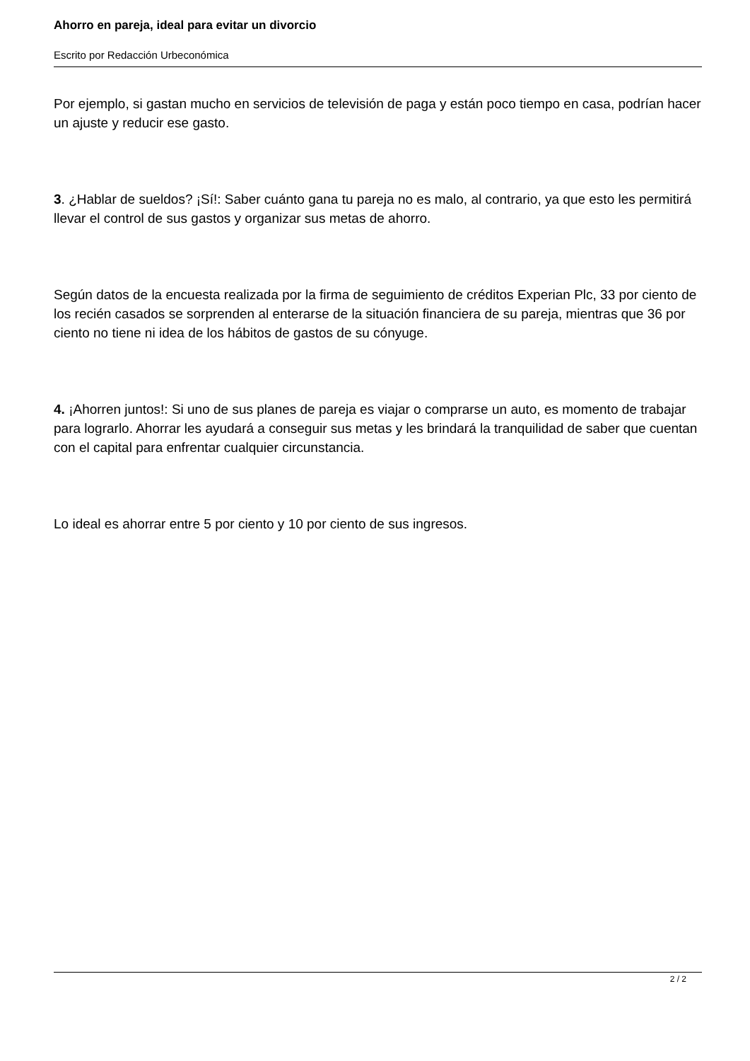Ahorro en pareja, ideal para evitar un divorcio
Escrito por Redacción Urbeconómica
Por ejemplo, si gastan mucho en servicios de televisión de paga y están poco tiempo en casa, podrían hacer un ajuste y reducir ese gasto.
3. ¿Hablar de sueldos? ¡Sí!: Saber cuánto gana tu pareja no es malo, al contrario, ya que esto les permitirá llevar el control de sus gastos y organizar sus metas de ahorro.
Según datos de la encuesta realizada por la firma de seguimiento de créditos Experian Plc, 33 por ciento de los recién casados se sorprenden al enterarse de la situación financiera de su pareja, mientras que 36 por ciento no tiene ni idea de los hábitos de gastos de su cónyuge.
4. ¡Ahorren juntos!: Si uno de sus planes de pareja es viajar o comprarse un auto, es momento de trabajar para lograrlo. Ahorrar les ayudará a conseguir sus metas y les brindará la tranquilidad de saber que cuentan con el capital para enfrentar cualquier circunstancia.
Lo ideal es ahorrar entre 5 por ciento y 10 por ciento de sus ingresos.
2 / 2